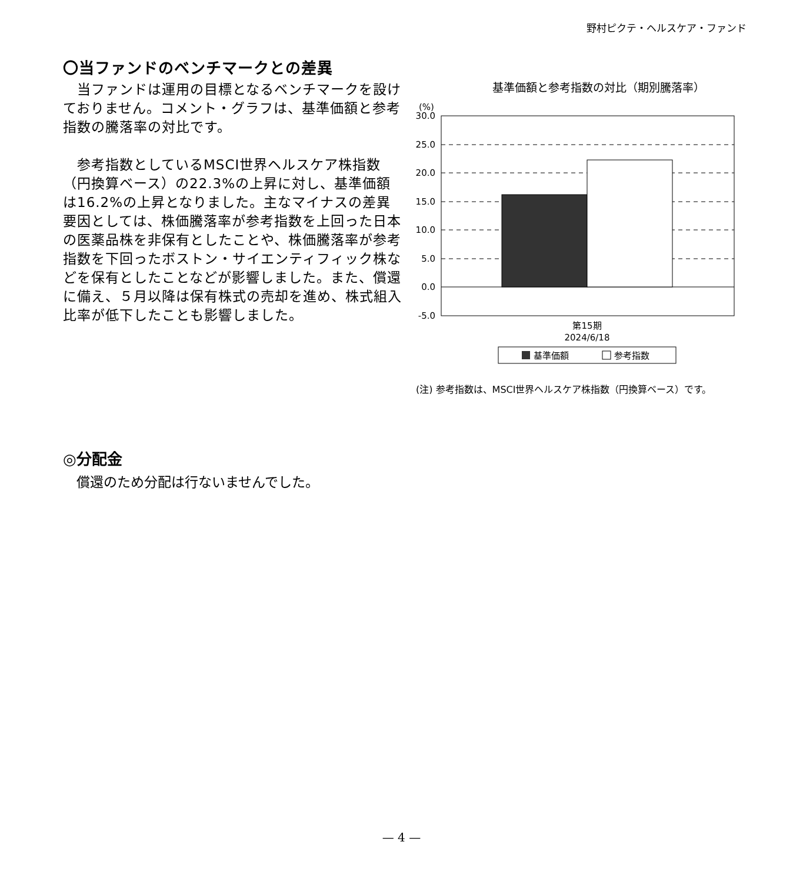野村ピクテ・ヘルスケア・ファンド
〇当ファンドのベンチマークとの差異
　当ファンドは運用の目標となるベンチマークを設けておりません。コメント・グラフは、基準価額と参考指数の騰落率の対比です。
　参考指数としているMSCI世界ヘルスケア株指数（円換算ベース）の22.3%の上昇に対し、基準価額は16.2%の上昇となりました。主なマイナスの差異要因としては、株価騰落率が参考指数を上回った日本の医薬品株を非保有としたことや、株価騰落率が参考指数を下回ったボストン・サイエンティフィック株などを保有としたことなどが影響しました。また、償還に備え、５月以降は保有株式の売却を進め、株式組入比率が低下したことも影響しました。
基準価額と参考指数の対比（期別騰落率）
(%)
30.0
25.0
20.0
15.0
10.0
5.0
0.0
-5.0
第15期
2024/6/18
基準価額
参考指数
(注) 参考指数は、MSCI世界ヘルスケア株指数（円換算ベース）です。
◎分配金
　償還のため分配は行ないませんでした。
— 4 —